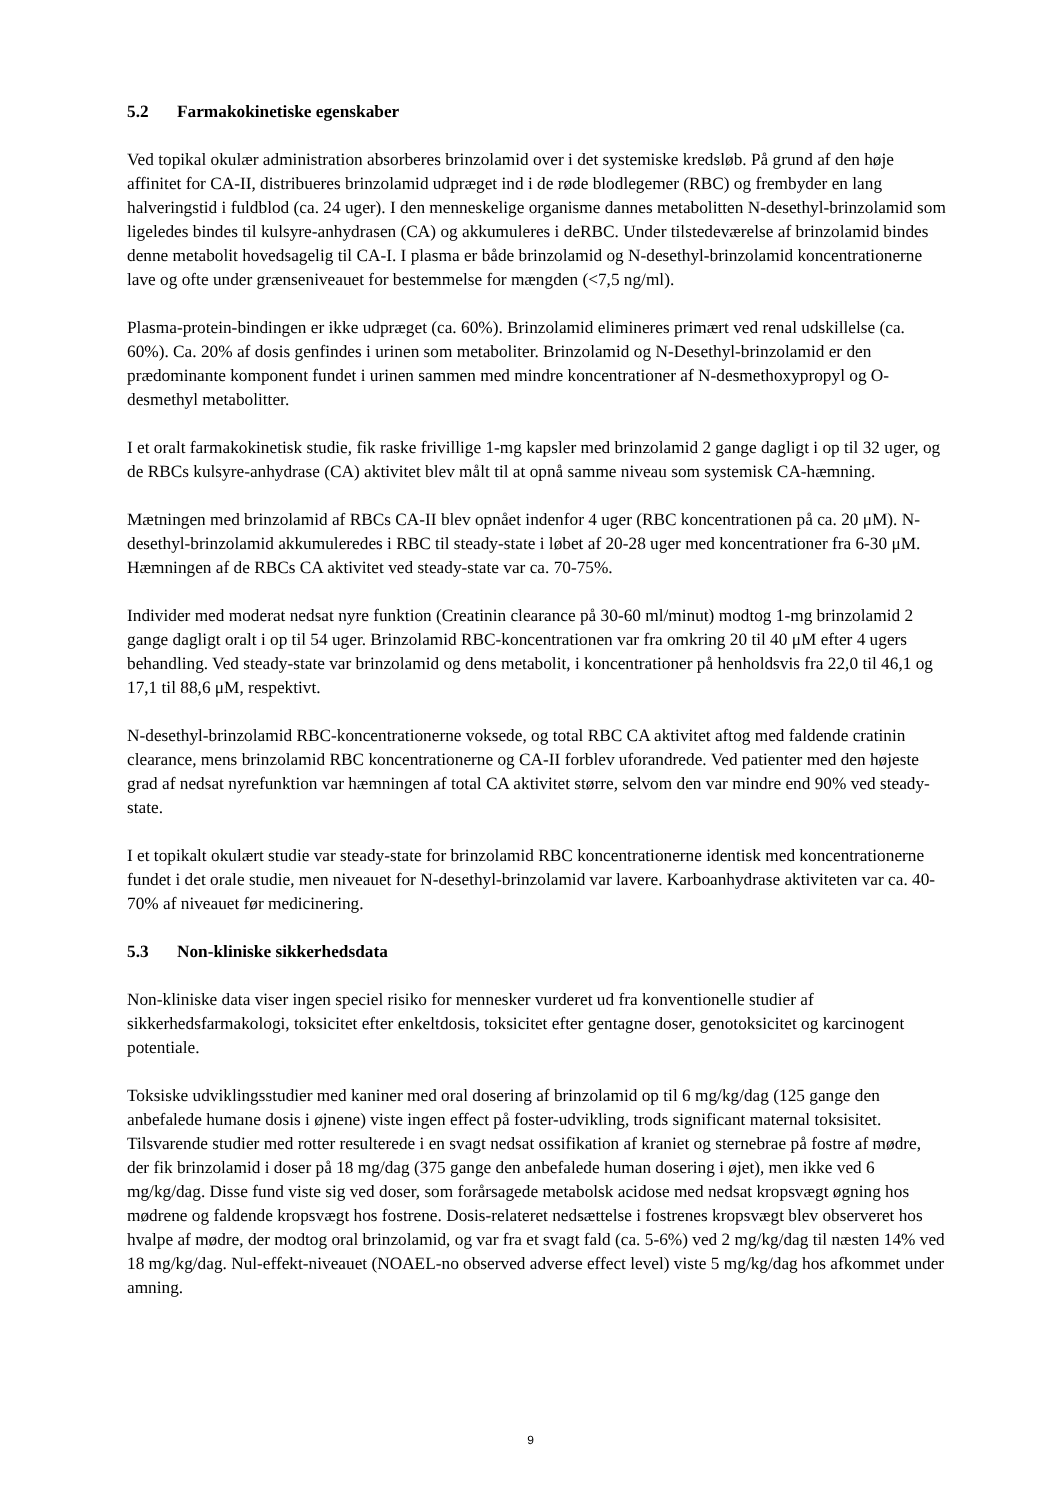5.2 Farmakokinetiske egenskaber
Ved topikal okulær administration absorberes brinzolamid over i det systemiske kredsløb. På grund af den høje affinitet for CA-II, distribueres brinzolamid udpræget ind i de røde blodlegemer (RBC) og frembyder en lang halveringstid i fuldblod (ca. 24 uger). I den menneskelige organisme dannes metabolitten N-desethyl-brinzolamid som ligeledes bindes til kulsyre-anhydrasen (CA) og akkumuleres i deRBC. Under tilstedeværelse af brinzolamid bindes denne metabolit hovedsagelig til CA-I. I plasma er både brinzolamid og N-desethyl-brinzolamid koncentrationerne lave og ofte under grænseniveauet for bestemmelse for mængden (<7,5 ng/ml).
Plasma-protein-bindingen er ikke udpræget (ca. 60%). Brinzolamid elimineres primært ved renal udskillelse (ca. 60%). Ca. 20% af dosis genfindes i urinen som metaboliter. Brinzolamid og N-Desethyl-brinzolamid er den prædominante komponent fundet i urinen sammen med mindre koncentrationer af N-desmethoxypropyl og O-desmethyl metabolitter.
I et oralt farmakokinetisk studie, fik raske frivillige 1-mg kapsler med brinzolamid 2 gange dagligt i op til 32 uger, og de RBCs kulsyre-anhydrase (CA) aktivitet blev målt til at opnå samme niveau som systemisk CA-hæmning.
Mætningen med brinzolamid af RBCs CA-II blev opnået indenfor 4 uger (RBC koncentrationen på ca. 20 μM). N-desethyl-brinzolamid akkumuleredes i RBC til steady-state i løbet af 20-28 uger med koncentrationer fra 6-30 μM. Hæmningen af de RBCs CA aktivitet ved steady-state var ca. 70-75%.
Individer med moderat nedsat nyre funktion (Creatinin clearance på 30-60 ml/minut) modtog 1-mg brinzolamid 2 gange dagligt oralt i op til 54 uger. Brinzolamid RBC-koncentrationen var fra omkring 20 til 40 μM efter 4 ugers behandling. Ved steady-state var brinzolamid og dens metabolit, i koncentrationer på henholdsvis fra 22,0 til 46,1 og 17,1 til 88,6 μM, respektivt.
N-desethyl-brinzolamid RBC-koncentrationerne voksede, og total RBC CA aktivitet aftog med faldende cratinin clearance, mens brinzolamid RBC koncentrationerne og CA-II forblev uforandrede. Ved patienter med den højeste grad af nedsat nyrefunktion var hæmningen af total CA aktivitet større, selvom den var mindre end 90% ved steady-state.
I et topikalt okulært studie var steady-state for brinzolamid RBC koncentrationerne identisk med koncentrationerne fundet i det orale studie, men niveauet for N-desethyl-brinzolamid var lavere. Karboanhydrase aktiviteten var ca. 40-70% af niveauet før medicinering.
5.3 Non-kliniske sikkerhedsdata
Non-kliniske data viser ingen speciel risiko for mennesker vurderet ud fra konventionelle studier af sikkerhedsfarmakologi, toksicitet efter enkeltdosis, toksicitet efter gentagne doser, genotoksicitet og karcinogent potentiale.
Toksiske udviklingsstudier med kaniner med oral dosering af brinzolamid op til 6 mg/kg/dag (125 gange den anbefalede humane dosis i øjnene) viste ingen effect på foster-udvikling, trods significant maternal toksisitet. Tilsvarende studier med rotter resulterede i en svagt nedsat ossifikation af kraniet og sternebrae på fostre af mødre, der fik brinzolamid i doser på 18 mg/dag (375 gange den anbefalede human dosering i øjet), men ikke ved 6 mg/kg/dag. Disse fund viste sig ved doser, som forårsagede metabolsk acidose med nedsat kropsvægt øgning hos mødrene og faldende kropsvægt hos fostrene. Dosis-relateret nedsættelse i fostrenes kropsvægt blev observeret hos hvalpe af mødre, der modtog oral brinzolamid, og var fra et svagt fald (ca. 5-6%) ved 2 mg/kg/dag til næsten 14% ved 18 mg/kg/dag. Nul-effekt-niveauet (NOAEL-no observed adverse effect level) viste 5 mg/kg/dag hos afkommet under amning.
9